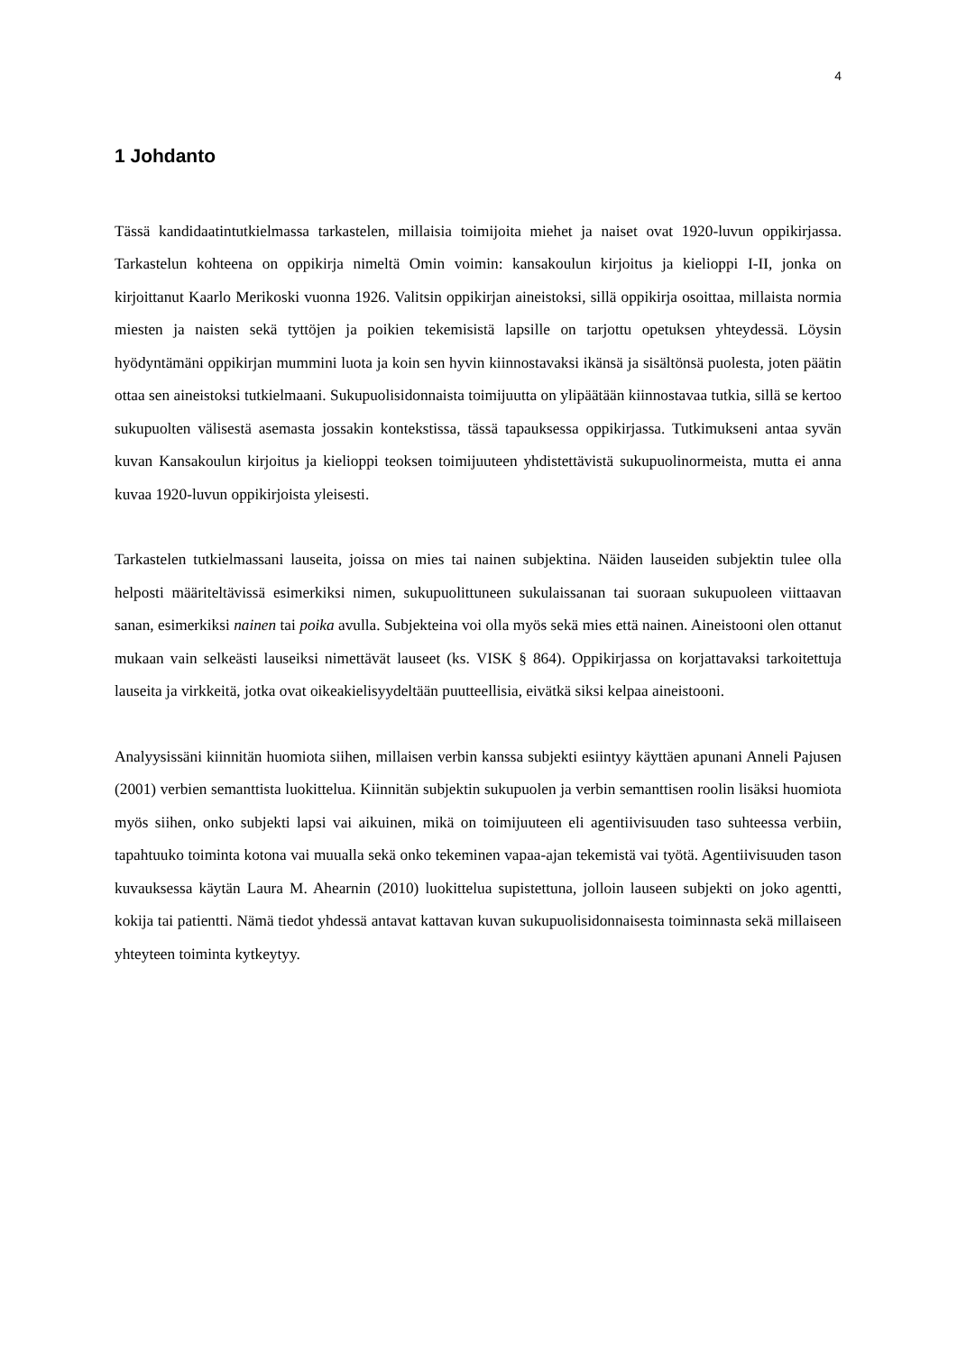4
1 Johdanto
Tässä kandidaatintutkielmassa tarkastelen, millaisia toimijoita miehet ja naiset ovat 1920-luvun oppikirjassa. Tarkastelun kohteena on oppikirja nimeltä Omin voimin: kansakoulun kirjoitus ja kielioppi I-II, jonka on kirjoittanut Kaarlo Merikoski vuonna 1926. Valitsin oppikirjan aineistoksi, sillä oppikirja osoittaa, millaista normia miesten ja naisten sekä tyttöjen ja poikien tekemisistä lapsille on tarjottu opetuksen yhteydessä. Löysin hyödyntämäni oppikirjan mummini luota ja koin sen hyvin kiinnostavaksi ikänsä ja sisältönsä puolesta, joten päätin ottaa sen aineistoksi tutkielmaani. Sukupuolisidonnaista toimijuutta on ylipäätään kiinnostavaa tutkia, sillä se kertoo sukupuolten välisestä asemasta jossakin kontekstissa, tässä tapauksessa oppikirjassa. Tutkimukseni antaa syvän kuvan Kansakoulun kirjoitus ja kielioppi teoksen toimijuuteen yhdistettävistä sukupuolinormeista, mutta ei anna kuvaa 1920-luvun oppikirjoista yleisesti.
Tarkastelen tutkielmassani lauseita, joissa on mies tai nainen subjektina. Näiden lauseiden subjektin tulee olla helposti määriteltävissä esimerkiksi nimen, sukupuolittuneen sukulaissanan tai suoraan sukupuoleen viittaavan sanan, esimerkiksi nainen tai poika avulla. Subjekteina voi olla myös sekä mies että nainen. Aineistooni olen ottanut mukaan vain selkeästi lauseiksi nimettävät lauseet (ks. VISK § 864). Oppikirjassa on korjattavaksi tarkoitettuja lauseita ja virkkeitä, jotka ovat oikeakielisyydeltään puutteellisia, eivätkä siksi kelpaa aineistooni.
Analyysissäni kiinnitän huomiota siihen, millaisen verbin kanssa subjekti esiintyy käyttäen apunani Anneli Pajusen (2001) verbien semanttista luokittelua. Kiinnitän subjektin sukupuolen ja verbin semanttisen roolin lisäksi huomiota myös siihen, onko subjekti lapsi vai aikuinen, mikä on toimijuuteen eli agentiivisuuden taso suhteessa verbiin, tapahtuuko toiminta kotona vai muualla sekä onko tekeminen vapaa-ajan tekemistä vai työtä. Agentiivisuuden tason kuvauksessa käytän Laura M. Ahearnin (2010) luokittelua supistettuna, jolloin lauseen subjekti on joko agentti, kokija tai patientti. Nämä tiedot yhdessä antavat kattavan kuvan sukupuolisidonnaisesta toiminnasta sekä millaiseen yhteyteen toiminta kytkeytyy.